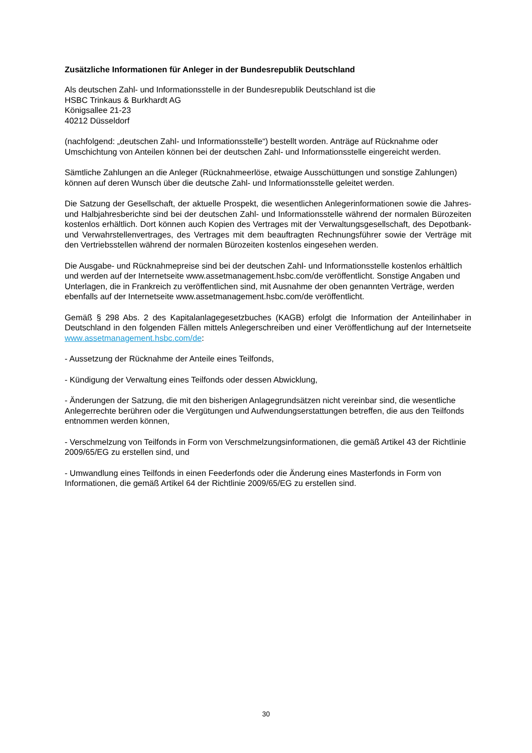Zusätzliche Informationen für Anleger in der Bundesrepublik Deutschland
Als deutschen Zahl- und Informationsstelle in der Bundesrepublik Deutschland ist die
HSBC Trinkaus & Burkhardt AG
Königsallee 21-23
40212 Düsseldorf
(nachfolgend: „deutschen Zahl- und Informationsstelle“) bestellt worden. Anträge auf Rücknahme oder Umschichtung von Anteilen können bei der deutschen Zahl- und Informationsstelle eingereicht werden.
Sämtliche Zahlungen an die Anleger (Rücknahmeerlöse, etwaige Ausschüttungen und sonstige Zahlungen) können auf deren Wunsch über die deutsche Zahl- und Informationsstelle geleitet werden.
Die Satzung der Gesellschaft, der aktuelle Prospekt, die wesentlichen Anlegerinformationen sowie die Jahres- und Halbjahresberichte sind bei der deutschen Zahl- und Informationsstelle während der normalen Bürozeiten kostenlos erhältlich. Dort können auch Kopien des Vertrages mit der Verwaltungsgesellschaft, des Depotbank- und Verwahrstellenvertrages, des Vertrages mit dem beauftragten Rechnungsführer sowie der Verträge mit den Vertriebsstellen während der normalen Bürozeiten kostenlos eingesehen werden.
Die Ausgabe- und Rücknahmepreise sind bei der deutschen Zahl- und Informationsstelle kostenlos erhältlich und werden auf der Internetseite www.assetmanagement.hsbc.com/de veröffentlicht. Sonstige Angaben und Unterlagen, die in Frankreich zu veröffentlichen sind, mit Ausnahme der oben genannten Verträge, werden ebenfalls auf der Internetseite www.assetmanagement.hsbc.com/de veröffentlicht.
Gemäß § 298 Abs. 2 des Kapitalanlagegesetzbuches (KAGB) erfolgt die Information der Anteilinhaber in Deutschland in den folgenden Fällen mittels Anlegerschreiben und einer Veröffentlichung auf der Internetseite www.assetmanagement.hsbc.com/de:
- Aussetzung der Rücknahme der Anteile eines Teilfonds,
- Kündigung der Verwaltung eines Teilfonds oder dessen Abwicklung,
- Änderungen der Satzung, die mit den bisherigen Anlagegrundsätzen nicht vereinbar sind, die wesentliche Anlegerrechte berühren oder die Vergütungen und Aufwendungserstattungen betreffen, die aus den Teilfonds entnommen werden können,
- Verschmelzung von Teilfonds in Form von Verschmelzungsinformationen, die gemäß Artikel 43 der Richtlinie 2009/65/EG zu erstellen sind, und
- Umwandlung eines Teilfonds in einen Feederfonds oder die Änderung eines Masterfonds in Form von Informationen, die gemäß Artikel 64 der Richtlinie 2009/65/EG zu erstellen sind.
30